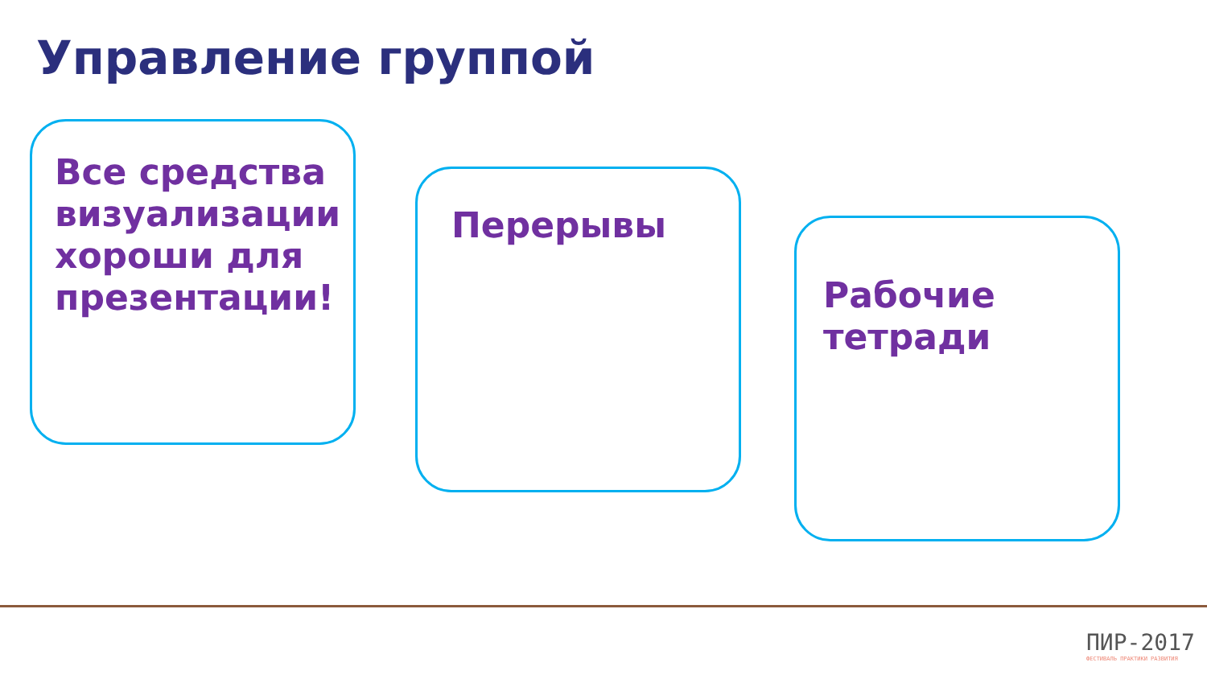Управление группой
Все средства визуализации хороши для презентации!
Перерывы
Рабочие тетради
ПИР-2017
ФЕСТИВАЛЬ ПРАКТИКИ РАЗВИТИЯ